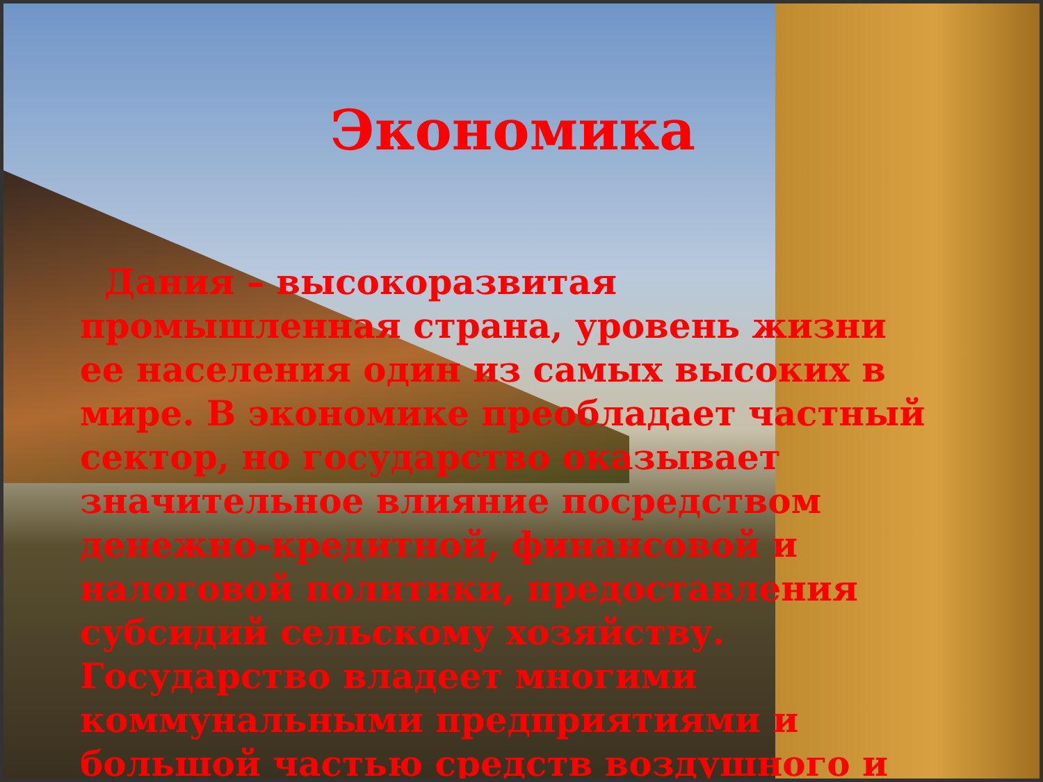Экономика
Дания – высокоразвитая промышленная страна, уровень жизни ее населения один из самых высоких в мире. В экономике преобладает частный сектор, но государство оказывает значительное влияние посредством денежно-кредитной, финансовой и налоговой политики, предоставления субсидий сельскому хозяйству. Государство владеет многими коммунальными предприятиями и большой частью средств воздушного и